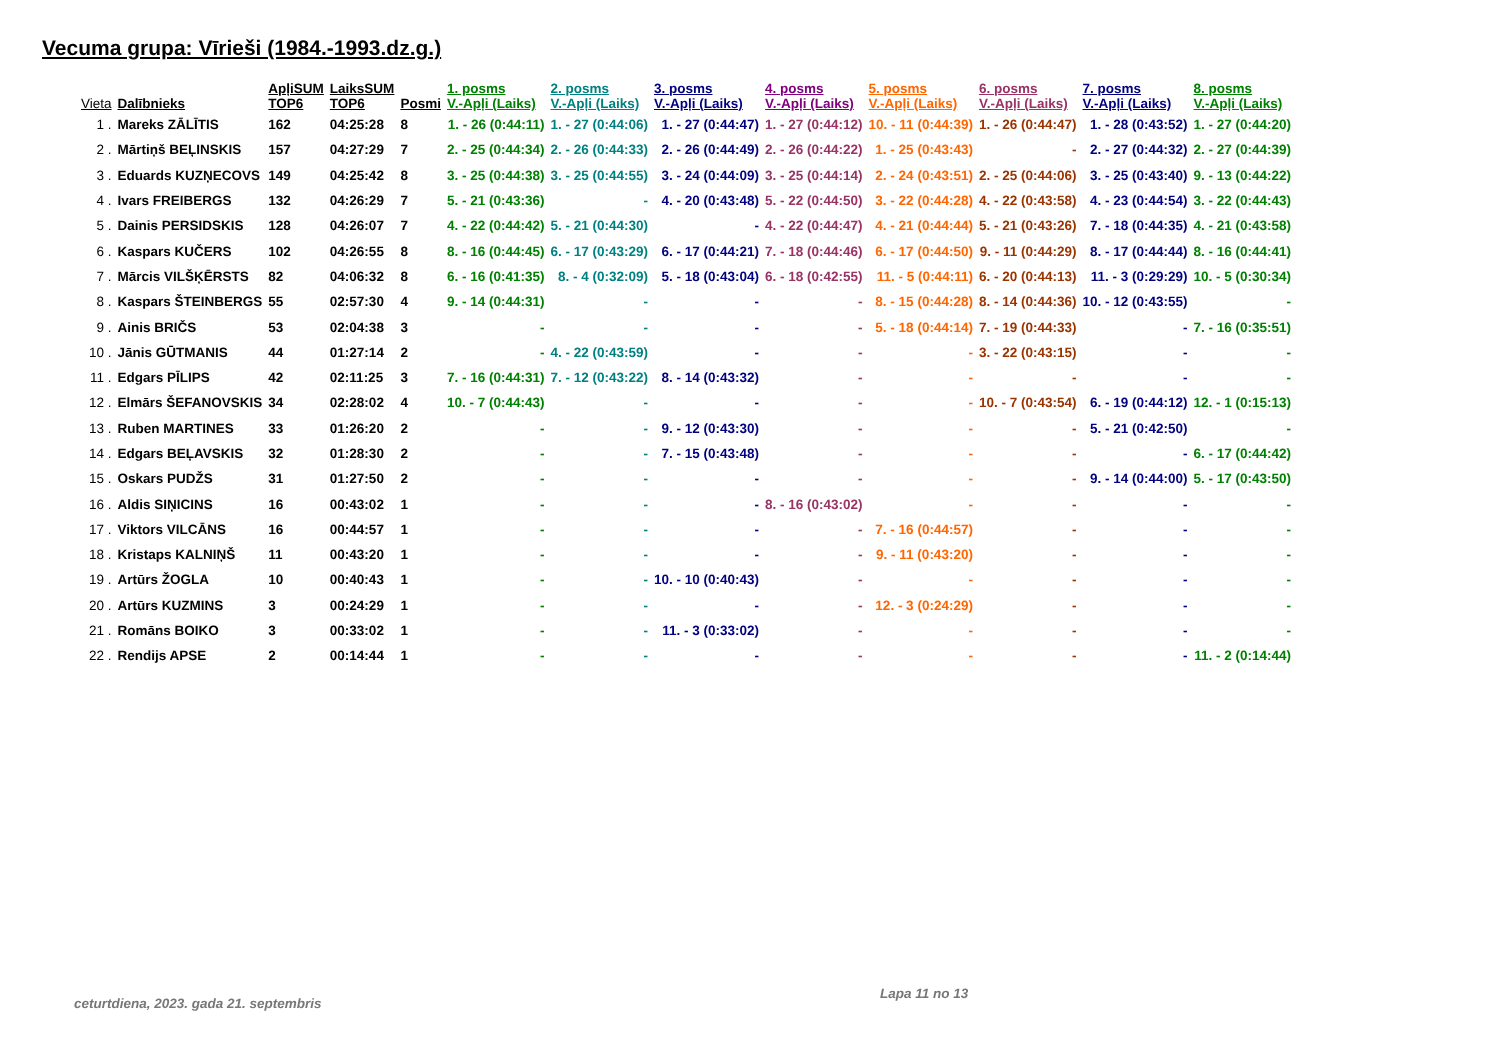Vecuma grupa: Vīrieši (1984.-1993.dz.g.)
| Vieta | Dalībnieks | ApļiSUM TOP6 | LaiksSUM TOP6 | Posmi | 1. posms V.-Apļi (Laiks) | 2. posms V.-Apļi (Laiks) | 3. posms V.-Apļi (Laiks) | 4. posms V.-Apļi (Laiks) | 5. posms V.-Apļi (Laiks) | 6. posms V.-Apļi (Laiks) | 7. posms V.-Apļi (Laiks) | 8. posms V.-Apļi (Laiks) |
| --- | --- | --- | --- | --- | --- | --- | --- | --- | --- | --- | --- | --- |
| 1 . | Mareks ZĀLĪTIS | 162 | 04:25:28 | 8 | 1. - 26 (0:44:11) | 1. - 27 (0:44:06) | 1. - 27 (0:44:47) | 1. - 27 (0:44:12) | 10. - 11 (0:44:39) | 1. - 26 (0:44:47) | 1. - 28 (0:43:52) | 1. - 27 (0:44:20) |
| 2 . | Mārtiņš BEĻINSKIS | 157 | 04:27:29 | 7 | 2. - 25 (0:44:34) | 2. - 26 (0:44:33) | 2. - 26 (0:44:49) | 2. - 26 (0:44:22) | 1. - 25 (0:43:43) | - | 2. - 27 (0:44:32) | 2. - 27 (0:44:39) |
| 3 . | Eduards KUZŅECOVS | 149 | 04:25:42 | 8 | 3. - 25 (0:44:38) | 3. - 25 (0:44:55) | 3. - 24 (0:44:09) | 3. - 25 (0:44:14) | 2. - 24 (0:43:51) | 2. - 25 (0:44:06) | 3. - 25 (0:43:40) | 9. - 13 (0:44:22) |
| 4 . | Ivars FREIBERGS | 132 | 04:26:29 | 7 | 5. - 21 (0:43:36) | - | 4. - 20 (0:43:48) | 5. - 22 (0:44:50) | 3. - 22 (0:44:28) | 4. - 22 (0:43:58) | 4. - 23 (0:44:54) | 3. - 22 (0:44:43) |
| 5 . | Dainis PERSIDSKIS | 128 | 04:26:07 | 7 | 4. - 22 (0:44:42) | 5. - 21 (0:44:30) | - | 4. - 22 (0:44:47) | 4. - 21 (0:44:44) | 5. - 21 (0:43:26) | 7. - 18 (0:44:35) | 4. - 21 (0:43:58) |
| 6 . | Kaspars KUČERS | 102 | 04:26:55 | 8 | 8. - 16 (0:44:45) | 6. - 17 (0:43:29) | 6. - 17 (0:44:21) | 7. - 18 (0:44:46) | 6. - 17 (0:44:50) | 9. - 11 (0:44:29) | 8. - 17 (0:44:44) | 8. - 16 (0:44:41) |
| 7 . | Mārcis VILŠĶĒRSTS | 82 | 04:06:32 | 8 | 6. - 16 (0:41:35) | 8. - 4 (0:32:09) | 5. - 18 (0:43:04) | 6. - 18 (0:42:55) | 11. - 5 (0:44:11) | 6. - 20 (0:44:13) | 11. - 3 (0:29:29) | 10. - 5 (0:30:34) |
| 8 . | Kaspars ŠTEINBERGS | 55 | 02:57:30 | 4 | 9. - 14 (0:44:31) | - | - | - | 8. - 15 (0:44:28) | 8. - 14 (0:44:36) | 10. - 12 (0:43:55) | - |
| 9 . | Ainis BRIČS | 53 | 02:04:38 | 3 | - | - | - | - | 5. - 18 (0:44:14) | 7. - 19 (0:44:33) | - | 7. - 16 (0:35:51) |
| 10 . | Jānis GŪTMANIS | 44 | 01:27:14 | 2 | - | 4. - 22 (0:43:59) | - | - | - | 3. - 22 (0:43:15) | - | - |
| 11 . | Edgars PĪLIPS | 42 | 02:11:25 | 3 | 7. - 16 (0:44:31) | 7. - 12 (0:43:22) | 8. - 14 (0:43:32) | - | - | - | - | - |
| 12 . | Elmārs ŠEFANOVSKIS | 34 | 02:28:02 | 4 | 10. - 7 (0:44:43) | - | - | - | - | 10. - 7 (0:43:54) | 6. - 19 (0:44:12) | 12. - 1 (0:15:13) |
| 13 . | Ruben MARTINES | 33 | 01:26:20 | 2 | - | - | 9. - 12 (0:43:30) | - | - | - | 5. - 21 (0:42:50) | - |
| 14 . | Edgars BEĻAVSKIS | 32 | 01:28:30 | 2 | - | - | 7. - 15 (0:43:48) | - | - | - | - | 6. - 17 (0:44:42) |
| 15 . | Oskars PUDŽS | 31 | 01:27:50 | 2 | - | - | - | - | - | - | 9. - 14 (0:44:00) | 5. - 17 (0:43:50) |
| 16 . | Aldis SIŅICINS | 16 | 00:43:02 | 1 | - | - | - | 8. - 16 (0:43:02) | - | - | - | - |
| 17 . | Viktors VILCĀNS | 16 | 00:44:57 | 1 | - | - | - | - | 7. - 16 (0:44:57) | - | - | - |
| 18 . | Kristaps KALNIŅŠ | 11 | 00:43:20 | 1 | - | - | - | - | 9. - 11 (0:43:20) | - | - | - |
| 19 . | Artūrs ŽOGLA | 10 | 00:40:43 | 1 | - | - | 10. - 10 (0:40:43) | - | - | - | - | - |
| 20 . | Artūrs KUZMINS | 3 | 00:24:29 | 1 | - | - | - | - | 12. - 3 (0:24:29) | - | - | - |
| 21 . | Romāns BOIKO | 3 | 00:33:02 | 1 | - | - | 11. - 3 (0:33:02) | - | - | - | - | - |
| 22 . | Rendijs APSE | 2 | 00:14:44 | 1 | - | - | - | - | - | - | - | 11. - 2 (0:14:44) |
ceturtdiena, 2023. gada 21. septembris
Lapa 11 no 13